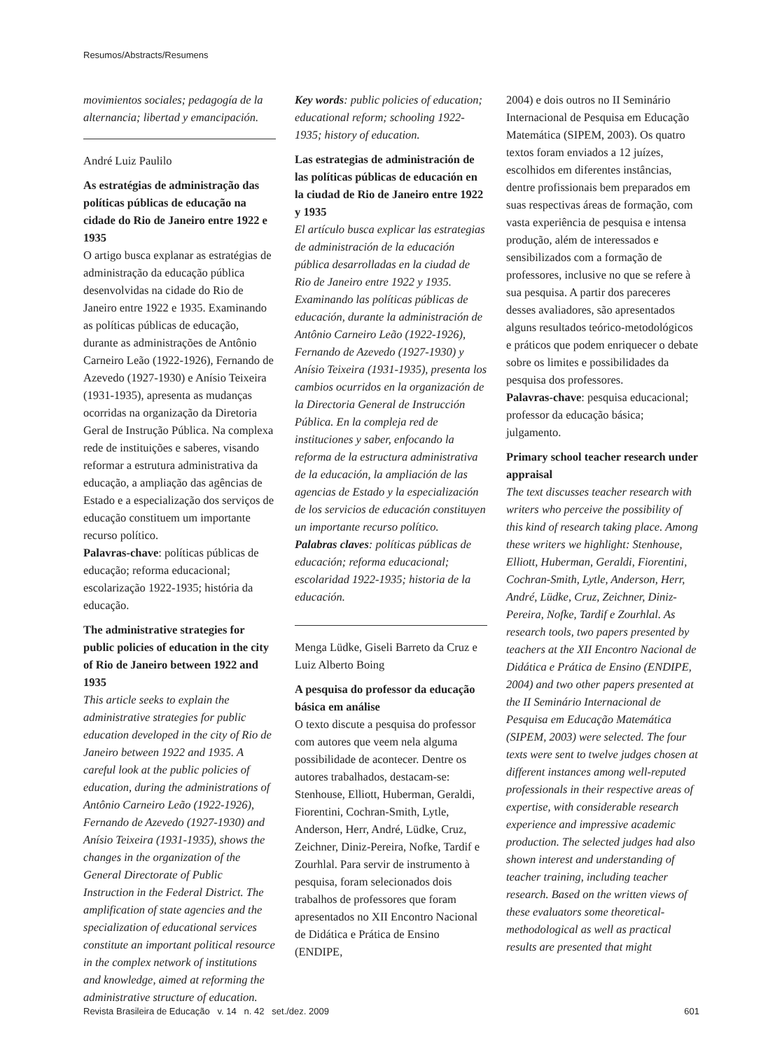Resumos/Abstracts/Resumens
movimientos sociales; pedagogía de la alternancia; libertad y emancipación.
André Luiz Paulilo
As estratégias de administração das políticas públicas de educação na cidade do Rio de Janeiro entre 1922 e 1935
O artigo busca explanar as estratégias de administração da educação pública desenvolvidas na cidade do Rio de Janeiro entre 1922 e 1935. Examinando as políticas públicas de educação, durante as administrações de Antônio Carneiro Leão (1922-1926), Fernando de Azevedo (1927-1930) e Anísio Teixeira (1931-1935), apresenta as mudanças ocorridas na organização da Diretoria Geral de Instrução Pública. Na complexa rede de instituições e saberes, visando reformar a estrutura administrativa da educação, a ampliação das agências de Estado e a especialização dos serviços de educação constituem um importante recurso político.
Palavras-chave: políticas públicas de educação; reforma educacional; escolarização 1922-1935; história da educação.
The administrative strategies for public policies of education in the city of Rio de Janeiro between 1922 and 1935
This article seeks to explain the administrative strategies for public education developed in the city of Rio de Janeiro between 1922 and 1935. A careful look at the public policies of education, during the administrations of Antônio Carneiro Leão (1922-1926), Fernando de Azevedo (1927-1930) and Anísio Teixeira (1931-1935), shows the changes in the organization of the General Directorate of Public Instruction in the Federal District. The amplification of state agencies and the specialization of educational services constitute an important political resource in the complex network of institutions and knowledge, aimed at reforming the administrative structure of education.
Key words: public policies of education; educational reform; schooling 1922-1935; history of education.
Las estrategias de administración de las políticas públicas de educación en la ciudad de Rio de Janeiro entre 1922 y 1935
El artículo busca explicar las estrategias de administración de la educación pública desarrolladas en la ciudad de Rio de Janeiro entre 1922 y 1935. Examinando las políticas públicas de educación, durante la administración de Antônio Carneiro Leão (1922-1926), Fernando de Azevedo (1927-1930) y Anísio Teixeira (1931-1935), presenta los cambios ocurridos en la organización de la Directoria General de Instrucción Pública. En la compleja red de instituciones y saber, enfocando la reforma de la estructura administrativa de la educación, la ampliación de las agencias de Estado y la especialización de los servicios de educación constituyen un importante recurso político.
Palabras claves: políticas públicas de educación; reforma educacional; escolaridad 1922-1935; historia de la educación.
Menga Lüdke, Giseli Barreto da Cruz e Luiz Alberto Boing
A pesquisa do professor da educação básica em análise
O texto discute a pesquisa do professor com autores que veem nela alguma possibilidade de acontecer. Dentre os autores trabalhados, destacam-se: Stenhouse, Elliott, Huberman, Geraldi, Fiorentini, Cochran-Smith, Lytle, Anderson, Herr, André, Lüdke, Cruz, Zeichner, Diniz-Pereira, Nofke, Tardif e Zourhlal. Para servir de instrumento à pesquisa, foram selecionados dois trabalhos de professores que foram apresentados no XII Encontro Nacional de Didática e Prática de Ensino (ENDIPE,
2004) e dois outros no II Seminário Internacional de Pesquisa em Educação Matemática (SIPEM, 2003). Os quatro textos foram enviados a 12 juízes, escolhidos em diferentes instâncias, dentre profissionais bem preparados em suas respectivas áreas de formação, com vasta experiência de pesquisa e intensa produção, além de interessados e sensibilizados com a formação de professores, inclusive no que se refere à sua pesquisa. A partir dos pareceres desses avaliadores, são apresentados alguns resultados teórico-metodológicos e práticos que podem enriquecer o debate sobre os limites e possibilidades da pesquisa dos professores.
Palavras-chave: pesquisa educacional; professor da educação básica; julgamento.
Primary school teacher research under appraisal
The text discusses teacher research with writers who perceive the possibility of this kind of research taking place. Among these writers we highlight: Stenhouse, Elliott, Huberman, Geraldi, Fiorentini, Cochran-Smith, Lytle, Anderson, Herr, André, Lüdke, Cruz, Zeichner, Diniz-Pereira, Nofke, Tardif e Zourhlal. As research tools, two papers presented by teachers at the XII Encontro Nacional de Didática e Prática de Ensino (ENDIPE, 2004) and two other papers presented at the II Seminário Internacional de Pesquisa em Educação Matemática (SIPEM, 2003) were selected. The four texts were sent to twelve judges chosen at different instances among well-reputed professionals in their respective areas of expertise, with considerable research experience and impressive academic production. The selected judges had also shown interest and understanding of teacher training, including teacher research. Based on the written views of these evaluators some theoretical-methodological as well as practical results are presented that might
Revista Brasileira de Educação v. 14 n. 42 set./dez. 2009 601